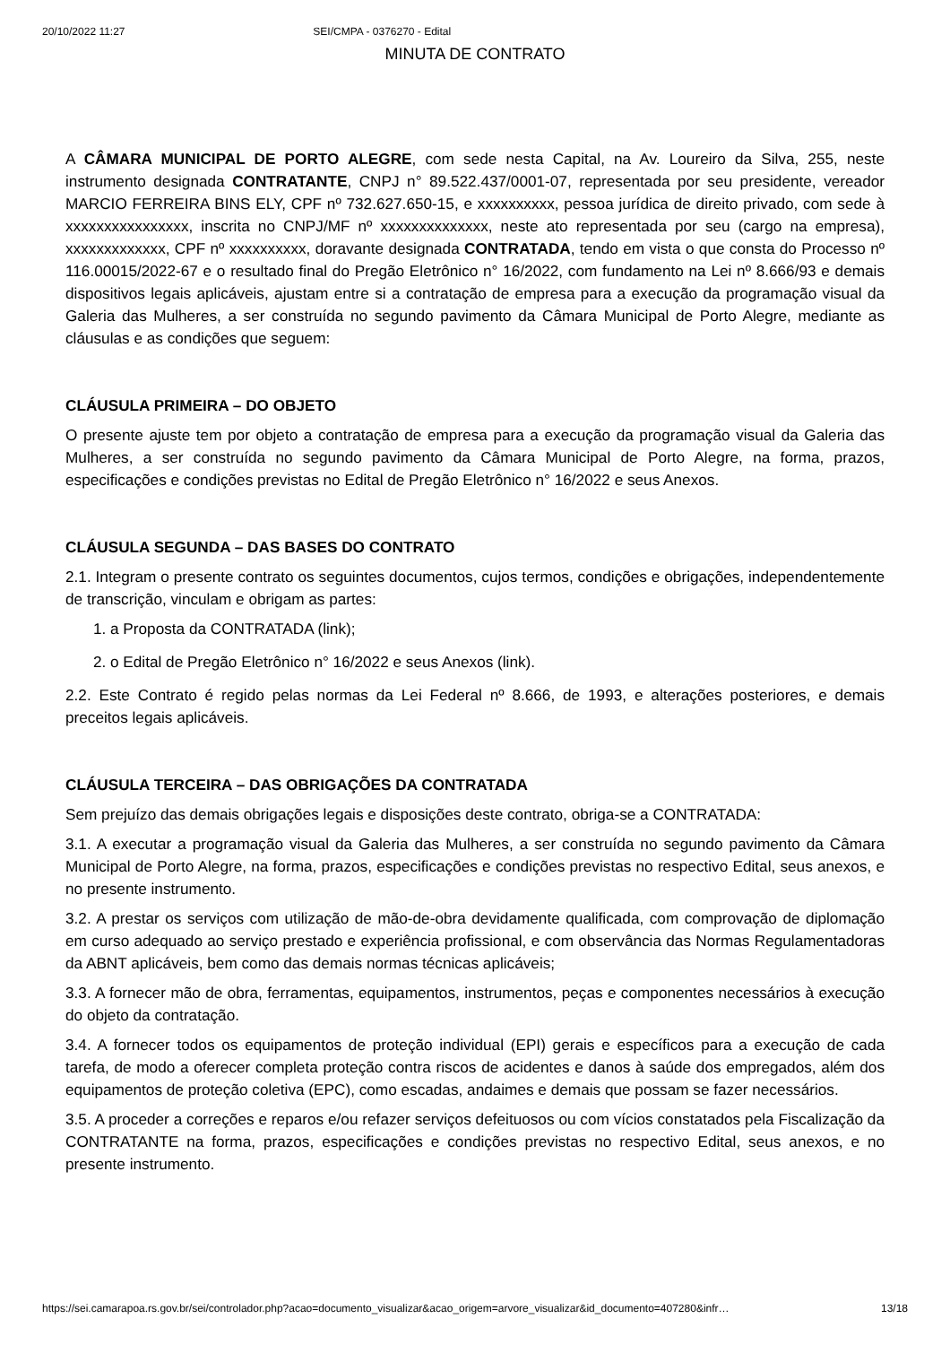20/10/2022 11:27 SEI/CMPA - 0376270 - Edital
MINUTA DE CONTRATO
A CÂMARA MUNICIPAL DE PORTO ALEGRE, com sede nesta Capital, na Av. Loureiro da Silva, 255, neste instrumento designada CONTRATANTE, CNPJ n° 89.522.437/0001-07, representada por seu presidente, vereador MARCIO FERREIRA BINS ELY, CPF nº 732.627.650-15, e xxxxxxxxxx, pessoa jurídica de direito privado, com sede à xxxxxxxxxxxxxxxx, inscrita no CNPJ/MF nº xxxxxxxxxxxxxx, neste ato representada por seu (cargo na empresa), xxxxxxxxxxxxx, CPF nº xxxxxxxxxx, doravante designada CONTRATADA, tendo em vista o que consta do Processo nº 116.00015/2022-67 e o resultado final do Pregão Eletrônico n° 16/2022, com fundamento na Lei nº 8.666/93 e demais dispositivos legais aplicáveis, ajustam entre si a contratação de empresa para a execução da programação visual da Galeria das Mulheres, a ser construída no segundo pavimento da Câmara Municipal de Porto Alegre, mediante as cláusulas e as condições que seguem:
CLÁUSULA PRIMEIRA – DO OBJETO
O presente ajuste tem por objeto a contratação de empresa para a execução da programação visual da Galeria das Mulheres, a ser construída no segundo pavimento da Câmara Municipal de Porto Alegre, na forma, prazos, especificações e condições previstas no Edital de Pregão Eletrônico n° 16/2022 e seus Anexos.
CLÁUSULA SEGUNDA – DAS BASES DO CONTRATO
2.1. Integram o presente contrato os seguintes documentos, cujos termos, condições e obrigações, independentemente de transcrição, vinculam e obrigam as partes:
1. a Proposta da CONTRATADA (link);
2. o Edital de Pregão Eletrônico n° 16/2022 e seus Anexos (link).
2.2. Este Contrato é regido pelas normas da Lei Federal nº 8.666, de 1993, e alterações posteriores, e demais preceitos legais aplicáveis.
CLÁUSULA TERCEIRA – DAS OBRIGAÇÕES DA CONTRATADA
Sem prejuízo das demais obrigações legais e disposições deste contrato, obriga-se a CONTRATADA:
3.1. A executar a programação visual da Galeria das Mulheres, a ser construída no segundo pavimento da Câmara Municipal de Porto Alegre, na forma, prazos, especificações e condições previstas no respectivo Edital, seus anexos, e no presente instrumento.
3.2. A prestar os serviços com utilização de mão-de-obra devidamente qualificada, com comprovação de diplomação em curso adequado ao serviço prestado e experiência profissional, e com observância das Normas Regulamentadoras da ABNT aplicáveis, bem como das demais normas técnicas aplicáveis;
3.3. A fornecer mão de obra, ferramentas, equipamentos, instrumentos, peças e componentes necessários à execução do objeto da contratação.
3.4. A fornecer todos os equipamentos de proteção individual (EPI) gerais e específicos para a execução de cada tarefa, de modo a oferecer completa proteção contra riscos de acidentes e danos à saúde dos empregados, além dos equipamentos de proteção coletiva (EPC), como escadas, andaimes e demais que possam se fazer necessários.
3.5. A proceder a correções e reparos e/ou refazer serviços defeituosos ou com vícios constatados pela Fiscalização da CONTRATANTE na forma, prazos, especificações e condições previstas no respectivo Edital, seus anexos, e no presente instrumento.
https://sei.camarapoa.rs.gov.br/sei/controlador.php?acao=documento_visualizar&acao_origem=arvore_visualizar&id_documento=407280&infr… 13/18